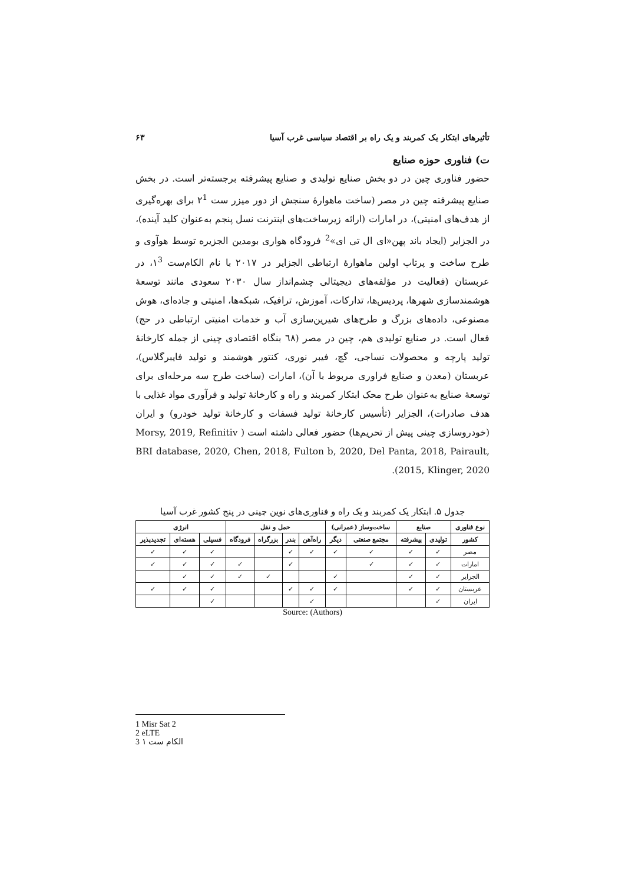تأثیرهای ابتکار یک کمربند و یک راه بر اقتصاد سیاسی غرب آسیا ۶۳
ت) فناوری حوزه صنایع
حضور فناوری چین در دو بخش صنایع تولیدی و صنایع پیشرفته برجسته‌تر است. در بخش صنایع پیشرفته چین در مصر (ساخت ماهوارهٔ سنجش از دور میزر ست ۲<sup>1</sup> برای بهره‌گیری از هدف‌های امنیتی)، در امارات (ارائه زیرساخت‌های اینترنت نسل پنجم به‌عنوان کلید آینده)، در الجزایر (ایجاد باند پهن«ای ال تی ای»<sup>2</sup> فرودگاه هواری بومدین الجزیره توسط هوآوی و طرح ساخت و پرتاب اولین ماهوارهٔ ارتباطی الجزایر در ۲۰۱۷ با نام الکام‌ست ۱<sup>3</sup>، در عربستان (فعالیت در مؤلفه‌های دیجیتالی چشم‌انداز سال ۲۰۳۰ سعودی مانند توسعهٔ هوشمندسازی شهرها، پردیس‌ها، تدارکات، آموزش، ترافیک، شبکه‌ها، امنیتی و جاده‌ای، هوش مصنوعی، داده‌های بزرگ و طرح‌های شیرین‌سازی آب و خدمات امنیتی ارتباطی در حج) فعال است. در صنایع تولیدی هم، چین در مصر (٦٨ بنگاه اقتصادی چینی از جمله کارخانهٔ تولید پارچه و محصولات نساجی، گچ، فیبر نوری، کنتور هوشمند و تولید فایبرگلاس)، عربستان (معدن و صنایع فراوری مربوط با آن)، امارات (ساخت طرح سه مرحله‌ای برای توسعهٔ صنایع به‌عنوان طرح محک ابتکار کمربند و راه و کارخانهٔ تولید و فرآوری مواد غذایی با هدف صادرات)، الجزایر (تأسیس کارخانهٔ تولید فسفات و کارخانهٔ تولید خودرو) و ایران (خودروسازی چینی پیش از تحریم‌ها) حضور فعالی داشته است ( Morsy, 2019, Refinitiv BRI database, 2020, Chen, 2018, Fulton b, 2020, Del Panta, 2018, Pairault, 2015, Klinger, 2020).
جدول ۵. ابتکار یک کمربند و یک راه و فناوری‌های نوین چینی در پنج کشور غرب آسیا
| نوع فناوری | صنایع | | ساخت‌وساز (عمرانی) | | حمل و نقل | | | | انرژی | | |
| --- | --- | --- | --- | --- | --- | --- | --- | --- | --- | --- | --- |
| کشور | تولیدی | پیشرفته | مجتمع صنعتی | دیگر | راه‌آهن | بندر | بزرگراه | فرودگاه | فسیلی | هسته‌ای | تجدیدپذیر |
| مصر | ✓ | ✓ | ✓ | ✓ | ✓ | ✓ | | | ✓ | ✓ | ✓ |
| امارات | ✓ | ✓ | ✓ | | | ✓ | | ✓ | ✓ | ✓ | ✓ |
| الجزایر | ✓ | ✓ | | ✓ | | | ✓ | ✓ | ✓ | ✓ | |
| عربستان | ✓ | ✓ | | ✓ | ✓ | ✓ | | | ✓ | ✓ | ✓ |
| ایران | ✓ | | | | ✓ | | | | ✓ | | |
Source: (Authors)
1 Misr Sat 2
2 eLTE
3 الکام ست ۱